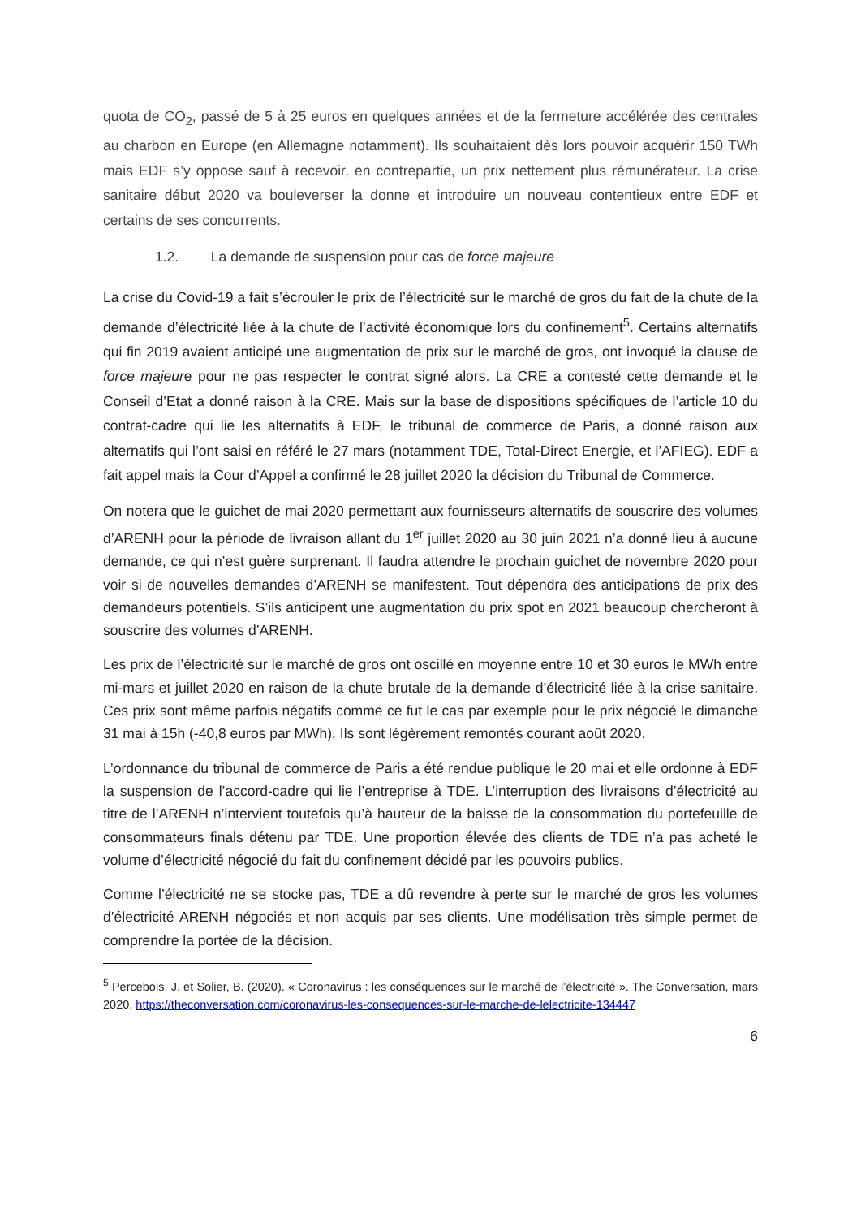quota de CO<sub>2</sub>, passé de 5 à 25 euros en quelques années et de la fermeture accélérée des centrales au charbon en Europe (en Allemagne notamment). Ils souhaitaient dès lors pouvoir acquérir 150 TWh mais EDF s’y oppose sauf à recevoir, en contrepartie, un prix nettement plus rémunérateur. La crise sanitaire début 2020 va bouleverser la donne et introduire un nouveau contentieux entre EDF et certains de ses concurrents.
1.2. La demande de suspension pour cas de force majeure
La crise du Covid-19 a fait s’écrouler le prix de l’électricité sur le marché de gros du fait de la chute de la demande d’électricité liée à la chute de l’activité économique lors du confinement<sup>5</sup>. Certains alternatifs qui fin 2019 avaient anticipé une augmentation de prix sur le marché de gros, ont invoqué la clause de force majeure pour ne pas respecter le contrat signé alors. La CRE a contesté cette demande et le Conseil d’Etat a donné raison à la CRE. Mais sur la base de dispositions spécifiques de l’article 10 du contrat-cadre qui lie les alternatifs à EDF, le tribunal de commerce de Paris, a donné raison aux alternatifs qui l’ont saisi en référé le 27 mars (notamment TDE, Total-Direct Energie, et l’AFIEG). EDF a fait appel mais la Cour d’Appel a confirmé le 28 juillet 2020 la décision du Tribunal de Commerce.
On notera que le guichet de mai 2020 permettant aux fournisseurs alternatifs de souscrire des volumes d’ARENH pour la période de livraison allant du 1<sup>er</sup> juillet 2020 au 30 juin 2021 n’a donné lieu à aucune demande, ce qui n’est guère surprenant. Il faudra attendre le prochain guichet de novembre 2020 pour voir si de nouvelles demandes d’ARENH se manifestent. Tout dépendra des anticipations de prix des demandeurs potentiels. S’ils anticipent une augmentation du prix spot en 2021 beaucoup chercheront à souscrire des volumes d’ARENH.
Les prix de l’électricité sur le marché de gros ont oscillé en moyenne entre 10 et 30 euros le MWh entre mi-mars et juillet 2020 en raison de la chute brutale de la demande d’électricité liée à la crise sanitaire. Ces prix sont même parfois négatifs comme ce fut le cas par exemple pour le prix négocié le dimanche 31 mai à 15h (-40,8 euros par MWh). Ils sont légèrement remontés courant août 2020.
L’ordonnance du tribunal de commerce de Paris a été rendue publique le 20 mai et elle ordonne à EDF la suspension de l’accord-cadre qui lie l’entreprise à TDE. L’interruption des livraisons d’électricité au titre de l’ARENH n’intervient toutefois qu’à hauteur de la baisse de la consommation du portefeuille de consommateurs finals détenu par TDE. Une proportion élevée des clients de TDE n’a pas acheté le volume d’électricité négocié du fait du confinement décidé par les pouvoirs publics.
Comme l’électricité ne se stocke pas, TDE a dû revendre à perte sur le marché de gros les volumes d’électricité ARENH négociés et non acquis par ses clients. Une modélisation très simple permet de comprendre la portée de la décision.
<sup>5</sup> Percebois, J. et Solier, B. (2020). « Coronavirus : les conséquences sur le marché de l’électricité ». The Conversation, mars 2020. https://theconversation.com/coronavirus-les-consequences-sur-le-marche-de-lelectricite-134447
6